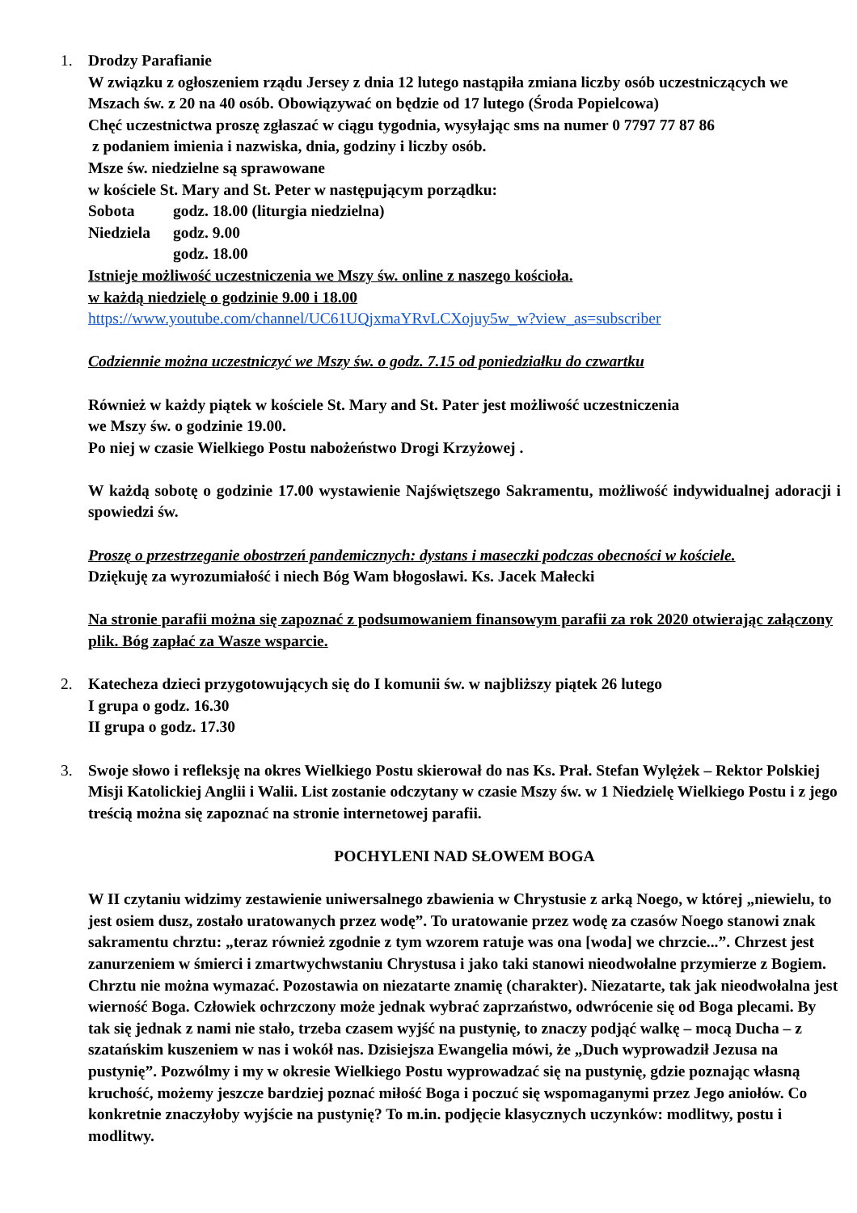1. Drodzy Parafianie
W związku z ogłoszeniem rządu Jersey z dnia 12 lutego nastąpiła zmiana liczby osób uczestniczących we Mszach św. z 20 na 40 osób. Obowiązywać on będzie od 17 lutego (Środa Popielcowa)
Chęć uczestnictwa proszę zgłaszać w ciągu tygodnia, wysyłając sms na numer 0 7797 77 87 86
z podaniem imienia i nazwiska, dnia, godziny i liczby osób.
Msze św. niedzielne są sprawowane
w kościele St. Mary and St. Peter w następującym porządku:
Sobota godz. 18.00 (liturgia niedzielna)
Niedziela godz. 9.00
godz. 18.00
Istnieje możliwość uczestniczenia we Mszy św. online z naszego kościoła.
w każdą niedzielę o godzinie 9.00 i 18.00
https://www.youtube.com/channel/UC61UQjxmaYRvLCXojuy5w_w?view_as=subscriber
Codziennie można uczestniczyć we Mszy św. o godz. 7.15 od poniedziałku do czwartku
Również w każdy piątek w kościele St. Mary and St. Pater jest możliwość uczestniczenia
we Mszy św. o godzinie 19.00.
Po niej w czasie Wielkiego Postu nabożeństwo Drogi Krzyżowej .
W każdą sobotę o godzinie 17.00 wystawienie Najświętszego Sakramentu, możliwość indywidualnej adoracji i spowiedzi św.
Proszę o przestrzeganie obostrzeń pandemicznych: dystans i maseczki podczas obecności w kościele.
Dziękuję za wyrozumiałość i niech Bóg Wam błogosławi. Ks. Jacek Małecki
Na stronie parafii można się zapoznać z podsumowaniem finansowym parafii za rok 2020 otwierając załączony plik. Bóg zapłać za Wasze wsparcie.
2. Katecheza dzieci przygotowujących się do I komunii św. w najbliższy piątek 26 lutego
I grupa o godz. 16.30
II grupa o godz. 17.30
3. Swoje słowo i refleksję na okres Wielkiego Postu skierował do nas Ks. Prał. Stefan Wylężek – Rektor Polskiej Misji Katolickiej Anglii i Walii. List zostanie odczytany w czasie Mszy św. w 1 Niedzielę Wielkiego Postu i z jego treścią można się zapoznać na stronie internetowej parafii.
POCHYLENI NAD SŁOWEM BOGA
W II czytaniu widzimy zestawienie uniwersalnego zbawienia w Chrystusie z arką Noego, w której „niewielu, to jest osiem dusz, zostało uratowanych przez wodę”. To uratowanie przez wodę za czasów Noego stanowi znak sakramentu chrztu: „teraz również zgodnie z tym wzorem ratuje was ona [woda] we chrzcie...”. Chrzest jest zanurzeniem w śmierci i zmartwychwstaniu Chrystusa i jako taki stanowi nieodwołalne przymierze z Bogiem. Chrztu nie można wymazać. Pozostawia on niezatarte znamię (charakter). Niezatarte, tak jak nieodwołalna jest wierność Boga. Człowiek ochrzczony może jednak wybrać zaprzaństwo, odwrócenie się od Boga plecami. By tak się jednak z nami nie stało, trzeba czasem wyjść na pustynię, to znaczy podjąć walkę – mocą Ducha – z szatańskim kuszeniem w nas i wokół nas. Dzisiejsza Ewangelia mówi, że „Duch wyprowadził Jezusa na pustynię”. Pozwólmy i my w okresie Wielkiego Postu wyprowadzać się na pustynię, gdzie poznając własną kruchość, możemy jeszcze bardziej poznać miłość Boga i poczuć się wspomaganymi przez Jego aniołów. Co konkretnie znaczyłoby wyjście na pustynię? To m.in. podjęcie klasycznych uczynków: modlitwy, postu i modlitwy.